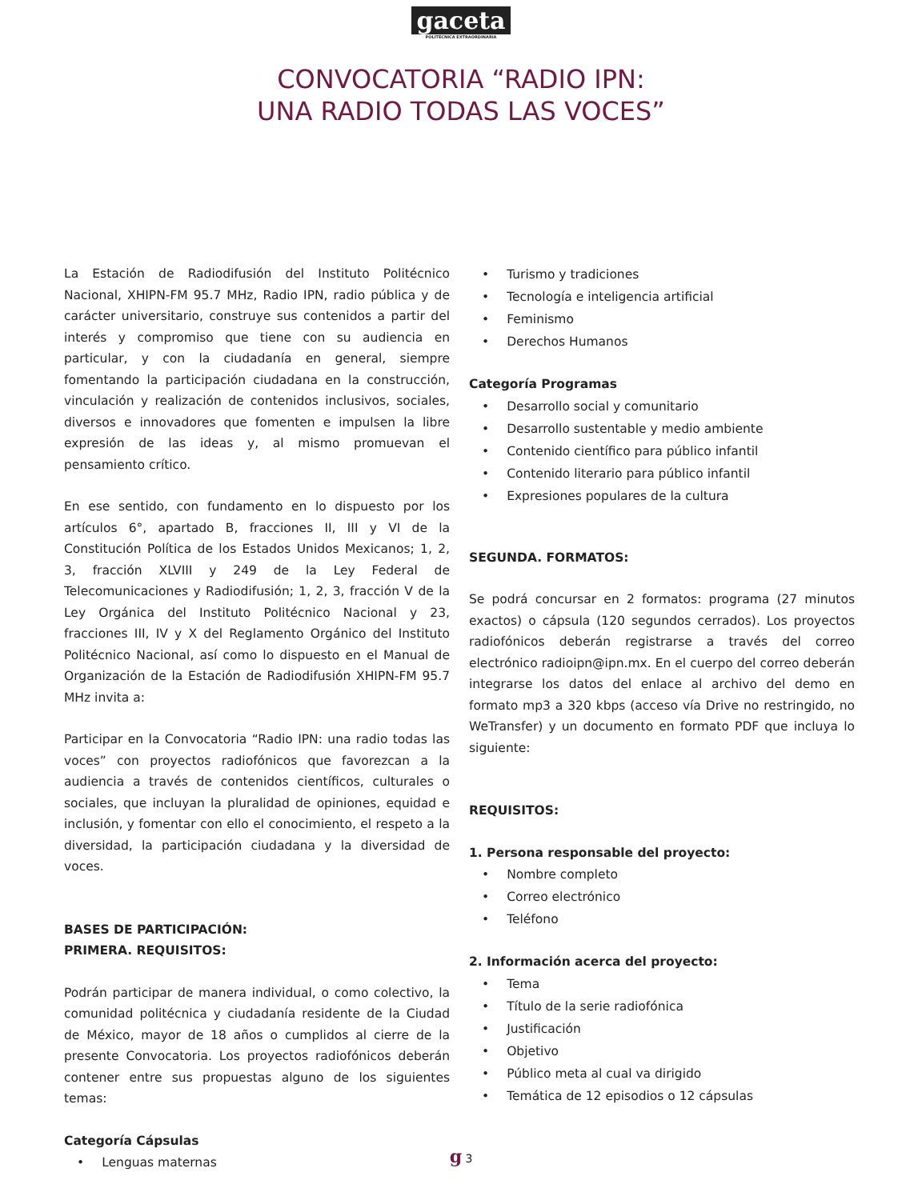gaceta
POLITÉCNICA EXTRAORDINARIA
CONVOCATORIA “RADIO IPN:
UNA RADIO TODAS LAS VOCES”
La Estación de Radiodifusión del Instituto Politécnico Nacional, XHIPN-FM 95.7 MHz, Radio IPN, radio pública y de carácter universitario, construye sus contenidos a partir del interés y compromiso que tiene con su audiencia en particular, y con la ciudadanía en general, siempre fomentando la participación ciudadana en la construcción, vinculación y realización de contenidos inclusivos, sociales, diversos e innovadores que fomenten e impulsen la libre expresión de las ideas y, al mismo promuevan el pensamiento crítico.
En ese sentido, con fundamento en lo dispuesto por los artículos 6°, apartado B, fracciones II, III y VI de la Constitución Política de los Estados Unidos Mexicanos; 1, 2, 3, fracción XLVIII y 249 de la Ley Federal de Telecomunicaciones y Radiodifusión; 1, 2, 3, fracción V de la Ley Orgánica del Instituto Politécnico Nacional y 23, fracciones III, IV y X del Reglamento Orgánico del Instituto Politécnico Nacional, así como lo dispuesto en el Manual de Organización de la Estación de Radiodifusión XHIPN-FM 95.7 MHz invita a:
Participar en la Convocatoria “Radio IPN: una radio todas las voces” con proyectos radiofónicos que favorezcan a la audiencia a través de contenidos científicos, culturales o sociales, que incluyan la pluralidad de opiniones, equidad e inclusión, y fomentar con ello el conocimiento, el respeto a la diversidad, la participación ciudadana y la diversidad de voces.
BASES DE PARTICIPACIÓN:
PRIMERA. REQUISITOS:
Podrán participar de manera individual, o como colectivo, la comunidad politécnica y ciudadanía residente de la Ciudad de México, mayor de 18 años o cumplidos al cierre de la presente Convocatoria. Los proyectos radiofónicos deberán contener entre sus propuestas alguno de los siguientes temas:
Categoría Cápsulas
• Lenguas maternas
• Turismo y tradiciones
• Tecnología e inteligencia artificial
• Feminismo
• Derechos Humanos
Categoría Programas
• Desarrollo social y comunitario
• Desarrollo sustentable y medio ambiente
• Contenido científico para público infantil
• Contenido literario para público infantil
• Expresiones populares de la cultura
SEGUNDA. FORMATOS:
Se podrá concursar en 2 formatos: programa (27 minutos exactos) o cápsula (120 segundos cerrados). Los proyectos radiofónicos deberán registrarse a través del correo electrónico radioipn@ipn.mx. En el cuerpo del correo deberán integrarse los datos del enlace al archivo del demo en formato mp3 a 320 kbps (acceso vía Drive no restringido, no WeTransfer) y un documento en formato PDF que incluya lo siguiente:
REQUISITOS:
1. Persona responsable del proyecto:
• Nombre completo
• Correo electrónico
• Teléfono
2. Información acerca del proyecto:
• Tema
• Título de la serie radiofónica
• Justificación
• Objetivo
• Público meta al cual va dirigido
• Temática de 12 episodios o 12 cápsulas
g 3